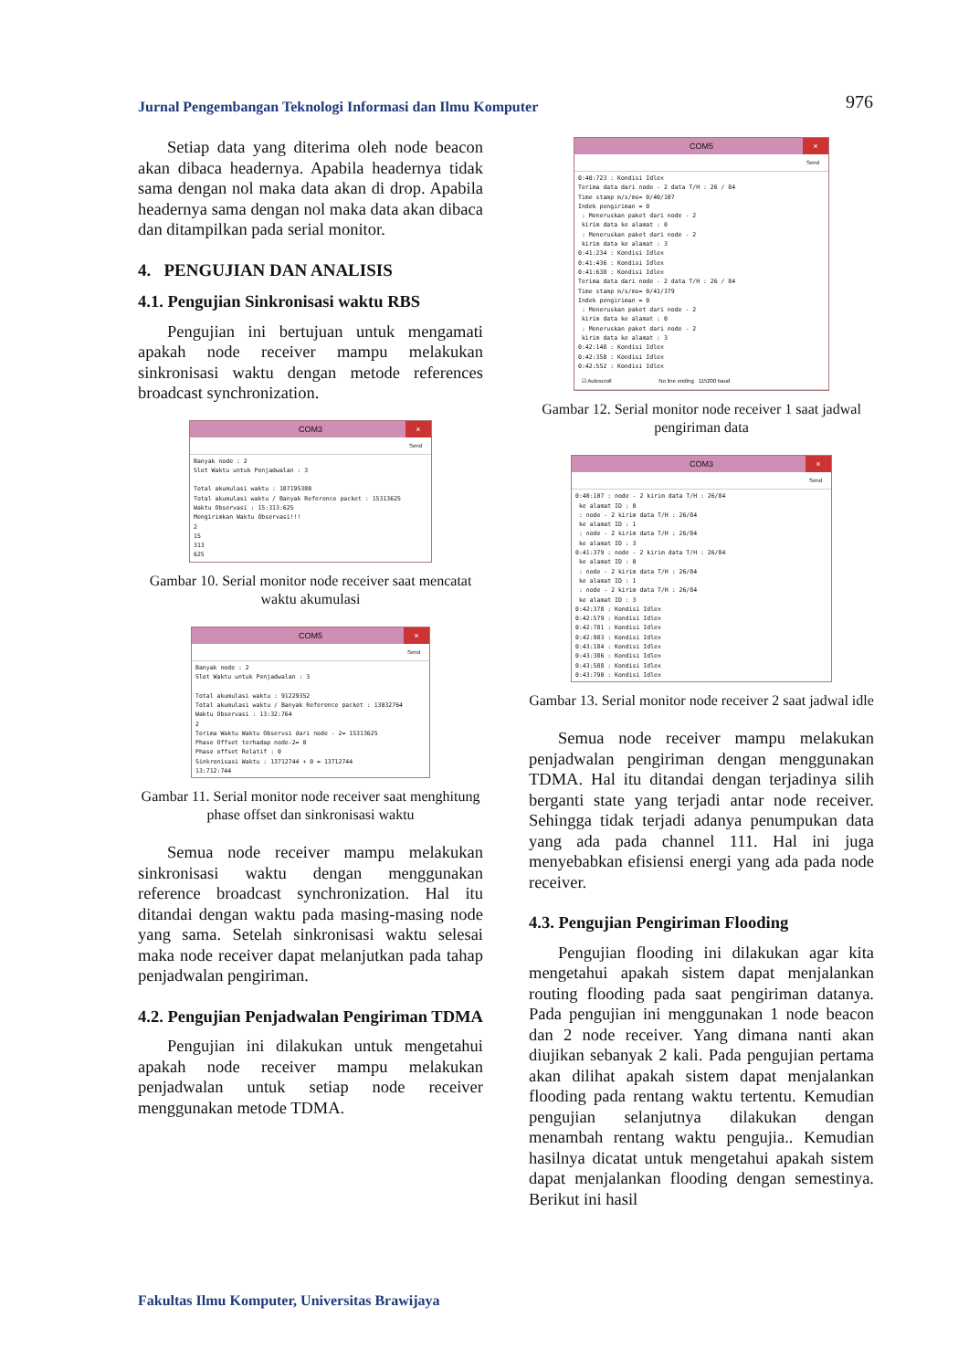Jurnal Pengembangan Teknologi Informasi dan Ilmu Komputer 976
Setiap data yang diterima oleh node beacon akan dibaca headernya. Apabila headernya tidak sama dengan nol maka data akan di drop. Apabila headernya sama dengan nol maka data akan dibaca dan ditampilkan pada serial monitor.
4. PENGUJIAN DAN ANALISIS
4.1. Pengujian Sinkronisasi waktu RBS
Pengujian ini bertujuan untuk mengamati apakah node receiver mampu melakukan sinkronisasi waktu dengan metode references broadcast synchronization.
COM3 ×
Send
Banyak node : 2 Slot Waktu untuk Penjadwalan : 3 Total akumulasi waktu : 107195380 Total akumulasi waktu / Banyak Reference packet : 15313625 Waktu Observasi : 15:313:625 Mengirimkan Waktu Observasi!!! 2 15 313 625
Gambar 10. Serial monitor node receiver saat mencatat waktu akumulasi
COM5 ×
Send
Banyak node : 2 Slot Waktu untuk Penjadwalan : 3 Total akumulasi waktu : 91229352 Total akumulasi waktu / Banyak Reference packet : 13032764 Waktu Observasi : 13:32:764 2 Terima Waktu Waktu Observsi dari node - 2= 15313625 Phase Offset terhadap node-2= 0 Phase offset Relatif : 0 Sinkronisasi Waktu : 13712744 + 0 = 13712744 13:712:744
Gambar 11. Serial monitor node receiver saat menghitung phase offset dan sinkronisasi waktu
Semua node receiver mampu melakukan sinkronisasi waktu dengan menggunakan reference broadcast synchronization. Hal itu ditandai dengan waktu pada masing-masing node yang sama. Setelah sinkronisasi waktu selesai maka node receiver dapat melanjutkan pada tahap penjadwalan pengiriman.
4.2. Pengujian Penjadwalan Pengiriman TDMA
Pengujian ini dilakukan untuk mengetahui apakah node receiver mampu melakukan penjadwalan untuk setiap node receiver menggunakan metode TDMA.
COM5 ×
Send
0:40:723 : Kondisi Idlex Terima data dari node - 2 data T/H : 26 / 84 Time stamp m/s/ms= 0/40/107 Indek pengiriman = 0 : Meneruskan paket dari node - 2 kirim data ke alamat : 0 : Meneruskan paket dari node - 2 kirim data ke alamat : 3 0:41:234 : Kondisi Idlex 0:41:436 : Kondisi Idlex 0:41:638 : Kondisi Idlex Terima data dari node - 2 data T/H : 26 / 84 Time stamp m/s/ms= 0/41/379 Indek pengiriman = 0 : Meneruskan paket dari node - 2 kirim data ke alamat : 0 : Meneruskan paket dari node - 2 kirim data ke alamat : 3 0:42:148 : Kondisi Idlex 0:42:350 : Kondisi Idlex 0:42:552 : Kondisi Idlex
☑ Autoscroll No line ending 115200 baud
Gambar 12. Serial monitor node receiver 1 saat jadwal pengiriman data
COM3 ×
Send
0:40:107 : node - 2 kirim data T/H : 26/84 ke alamat ID : 0 : node - 2 kirim data T/H : 26/84 ke alamat ID : 1 : node - 2 kirim data T/H : 26/84 ke alamat ID : 3 0:41:379 : node - 2 kirim data T/H : 26/84 ke alamat ID : 0 : node - 2 kirim data T/H : 26/84 ke alamat ID : 1 : node - 2 kirim data T/H : 26/84 ke alamat ID : 3 0:42:378 : Kondisi Idlex 0:42:579 : Kondisi Idlex 0:42:781 : Kondisi Idlex 0:42:983 : Kondisi Idlex 0:43:184 : Kondisi Idlex 0:43:386 : Kondisi Idlex 0:43:588 : Kondisi Idlex 0:43:790 : Kondisi Idlex
Gambar 13. Serial monitor node receiver 2 saat jadwal idle
Semua node receiver mampu melakukan penjadwalan pengiriman dengan menggunakan TDMA. Hal itu ditandai dengan terjadinya silih berganti state yang terjadi antar node receiver. Sehingga tidak terjadi adanya penumpukan data yang ada pada channel 111. Hal ini juga menyebabkan efisiensi energi yang ada pada node receiver.
4.3. Pengujian Pengiriman Flooding
Pengujian flooding ini dilakukan agar kita mengetahui apakah sistem dapat menjalankan routing flooding pada saat pengiriman datanya. Pada pengujian ini menggunakan 1 node beacon dan 2 node receiver. Yang dimana nanti akan diujikan sebanyak 2 kali. Pada pengujian pertama akan dilihat apakah sistem dapat menjalankan flooding pada rentang waktu tertentu. Kemudian pengujian selanjutnya dilakukan dengan menambah rentang waktu pengujia.. Kemudian hasilnya dicatat untuk mengetahui apakah sistem dapat menjalankan flooding dengan semestinya. Berikut ini hasil
Fakultas Ilmu Komputer, Universitas Brawijaya